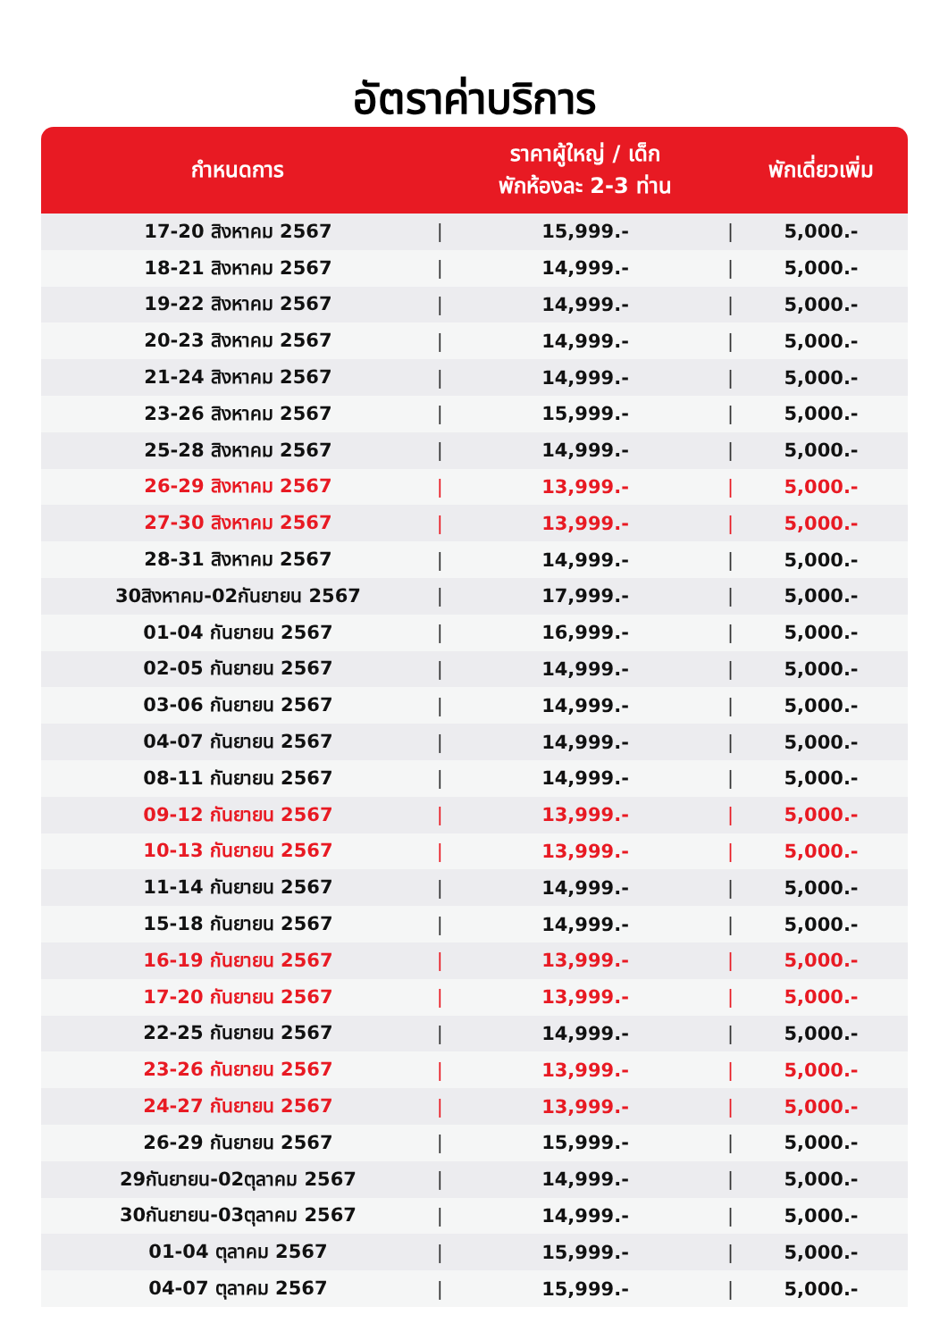อัตราค่าบริการ
| กำหนดการ | | ราคาผู้ใหญ่ / เด็ก พักห้องละ 2-3 ท่าน | | พักเดี่ยวเพิ่ม |
| --- | --- | --- | --- | --- |
| 17-20 สิงหาคม 2567 | / | 15,999.- | / | 5,000.- |
| 18-21 สิงหาคม 2567 | / | 14,999.- | / | 5,000.- |
| 19-22 สิงหาคม 2567 | / | 14,999.- | / | 5,000.- |
| 20-23 สิงหาคม 2567 | / | 14,999.- | / | 5,000.- |
| 21-24 สิงหาคม 2567 | / | 14,999.- | / | 5,000.- |
| 23-26 สิงหาคม 2567 | / | 15,999.- | / | 5,000.- |
| 25-28 สิงหาคม 2567 | / | 14,999.- | / | 5,000.- |
| 26-29 สิงหาคม 2567 | / | 13,999.- | / | 5,000.- |
| 27-30 สิงหาคม 2567 | / | 13,999.- | / | 5,000.- |
| 28-31 สิงหาคม 2567 | / | 14,999.- | / | 5,000.- |
| 30สิงหาคม-02กันยายน 2567 | / | 17,999.- | / | 5,000.- |
| 01-04 กันยายน 2567 | / | 16,999.- | / | 5,000.- |
| 02-05 กันยายน 2567 | / | 14,999.- | / | 5,000.- |
| 03-06 กันยายน 2567 | / | 14,999.- | / | 5,000.- |
| 04-07 กันยายน 2567 | / | 14,999.- | / | 5,000.- |
| 08-11 กันยายน 2567 | / | 14,999.- | / | 5,000.- |
| 09-12 กันยายน 2567 | / | 13,999.- | / | 5,000.- |
| 10-13 กันยายน 2567 | / | 13,999.- | / | 5,000.- |
| 11-14 กันยายน 2567 | / | 14,999.- | / | 5,000.- |
| 15-18 กันยายน 2567 | / | 14,999.- | / | 5,000.- |
| 16-19 กันยายน 2567 | / | 13,999.- | / | 5,000.- |
| 17-20 กันยายน 2567 | / | 13,999.- | / | 5,000.- |
| 22-25 กันยายน 2567 | / | 14,999.- | / | 5,000.- |
| 23-26 กันยายน 2567 | / | 13,999.- | / | 5,000.- |
| 24-27 กันยายน 2567 | / | 13,999.- | / | 5,000.- |
| 26-29 กันยายน 2567 | / | 15,999.- | / | 5,000.- |
| 29กันยายน-02ตุลาคม 2567 | / | 14,999.- | / | 5,000.- |
| 30กันยายน-03ตุลาคม 2567 | / | 14,999.- | / | 5,000.- |
| 01-04 ตุลาคม 2567 | / | 15,999.- | / | 5,000.- |
| 04-07 ตุลาคม 2567 | / | 15,999.- | / | 5,000.- |